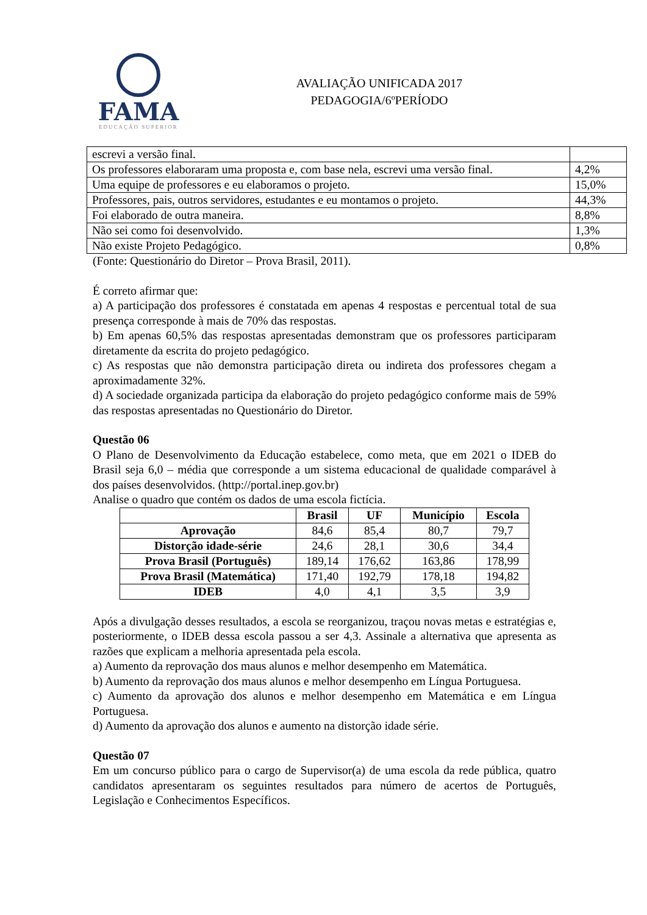FAMA
EDUCAÇÃO SUPERIOR
AVALIAÇÃO UNIFICADA 2017
PEDAGOGIA/6ºPERÍODO
| escrevi a versão final. | |
| Os professores elaboraram uma proposta e, com base nela, escrevi uma versão final. | 4,2% |
| Uma equipe de professores e eu elaboramos o projeto. | 15,0% |
| Professores, pais, outros servidores, estudantes e eu montamos o projeto. | 44,3% |
| Foi elaborado de outra maneira. | 8,8% |
| Não sei como foi desenvolvido. | 1,3% |
| Não existe Projeto Pedagógico. | 0,8% |
(Fonte: Questionário do Diretor – Prova Brasil, 2011).
É correto afirmar que:
a) A participação dos professores é constatada em apenas 4 respostas e percentual total de sua presença corresponde à mais de 70% das respostas.
b) Em apenas 60,5% das respostas apresentadas demonstram que os professores participaram diretamente da escrita do projeto pedagógico.
c) As respostas que não demonstra participação direta ou indireta dos professores chegam a aproximadamente 32%.
d) A sociedade organizada participa da elaboração do projeto pedagógico conforme mais de 59% das respostas apresentadas no Questionário do Diretor.
Questão 06
O Plano de Desenvolvimento da Educação estabelece, como meta, que em 2021 o IDEB do Brasil seja 6,0 – média que corresponde a um sistema educacional de qualidade comparável à dos países desenvolvidos. (http://portal.inep.gov.br)
Analise o quadro que contém os dados de uma escola fictícia.
| | Brasil | UF | Município | Escola |
| --- | --- | --- | --- | --- |
| Aprovação | 84,6 | 85,4 | 80,7 | 79,7 |
| Distorção idade-série | 24,6 | 28,1 | 30,6 | 34,4 |
| Prova Brasil (Português) | 189,14 | 176,62 | 163,86 | 178,99 |
| Prova Brasil (Matemática) | 171,40 | 192,79 | 178,18 | 194,82 |
| IDEB | 4,0 | 4,1 | 3,5 | 3,9 |
Após a divulgação desses resultados, a escola se reorganizou, traçou novas metas e estratégias e, posteriormente, o IDEB dessa escola passou a ser 4,3. Assinale a alternativa que apresenta as razões que explicam a melhoria apresentada pela escola.
a) Aumento da reprovação dos maus alunos e melhor desempenho em Matemática.
b) Aumento da reprovação dos maus alunos e melhor desempenho em Língua Portuguesa.
c) Aumento da aprovação dos alunos e melhor desempenho em Matemática e em Língua Portuguesa.
d) Aumento da aprovação dos alunos e aumento na distorção idade série.
Questão 07
Em um concurso público para o cargo de Supervisor(a) de uma escola da rede pública, quatro candidatos apresentaram os seguintes resultados para número de acertos de Português, Legislação e Conhecimentos Específicos.